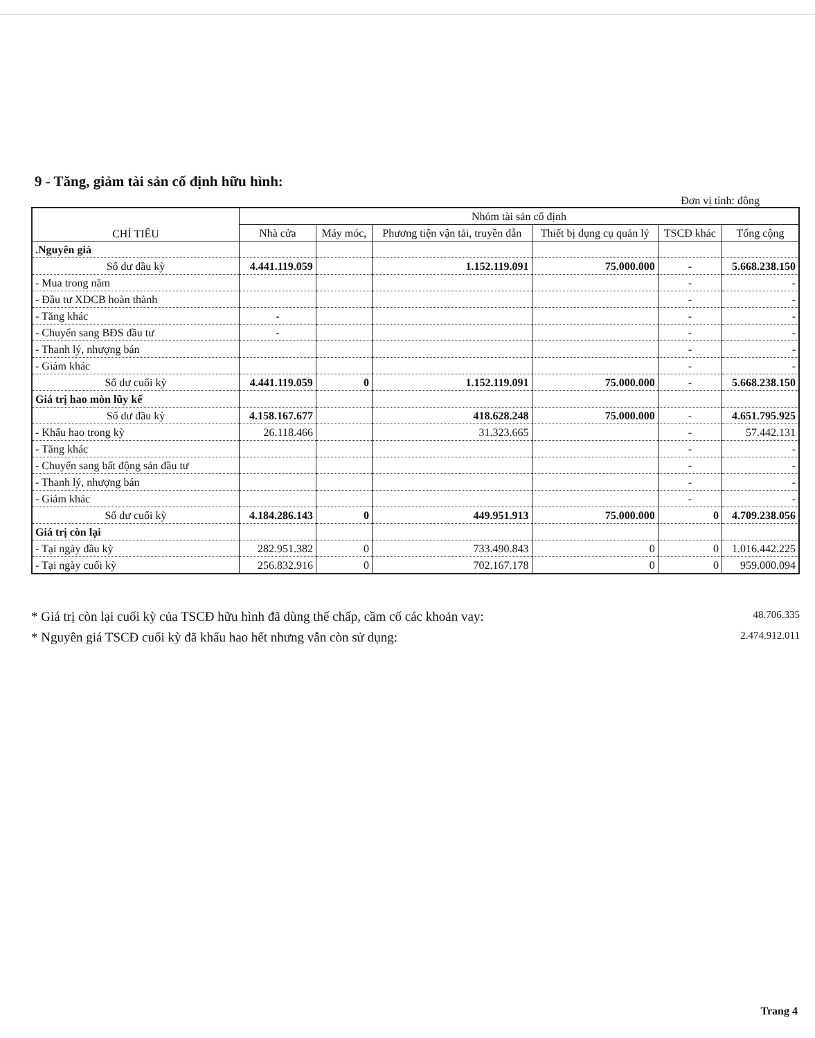9 - Tăng, giảm tài sản cố định hữu hình:
Đơn vị tính: đồng
| CHỈ TIÊU | Nhóm tài sản cố định | | | | | |
| --- | --- | --- | --- | --- | --- | --- |
| | Nhà cửa | Máy móc, | Phương tiện vận tải, truyền dẫn | Thiết bị dụng cụ quản lý | TSCĐ khác | Tổng cộng |
| .Nguyên giá | | | | | | |
| Số dư đầu kỳ | 4.441.119.059 | | 1.152.119.091 | 75.000.000 | - | 5.668.238.150 |
| - Mua trong năm | | | | | - | - |
| - Đầu tư XDCB hoàn thành | | | | | - | - |
| - Tăng khác | - | | | | - | - |
| - Chuyển sang BĐS đầu tư | - | | | | - | - |
| - Thanh lý, nhượng bán | | | | | - | - |
| - Giảm khác | | | | | - | - |
| Số dư cuối kỳ | 4.441.119.059 | 0 | 1.152.119.091 | 75.000.000 | - | 5.668.238.150 |
| Giá trị hao mòn lũy kế | | | | | | |
| Số dư đầu kỳ | 4.158.167.677 | | 418.628.248 | 75.000.000 | - | 4.651.795.925 |
| - Khấu hao trong kỳ | 26.118.466 | | 31.323.665 | | - | 57.442.131 |
| - Tăng khác | | | | | - | - |
| - Chuyển sang bất động sản đầu tư | | | | | - | - |
| - Thanh lý, nhượng bán | | | | | - | - |
| - Giảm khác | | | | | - | - |
| Số dư cuối kỳ | 4.184.286.143 | 0 | 449.951.913 | 75.000.000 | 0 | 4.709.238.056 |
| Giá trị còn lại | | | | | | |
| - Tại ngày đầu kỳ | 282.951.382 | 0 | 733.490.843 | 0 | 0 | 1.016.442.225 |
| - Tại ngày cuối kỳ | 256.832.916 | 0 | 702.167.178 | 0 | 0 | 959.000.094 |
* Giá trị còn lại cuối kỳ của TSCĐ hữu hình đã dùng thế chấp, cầm cố các khoản vay: 48.706.335
* Nguyên giá TSCĐ cuối kỳ đã khấu hao hết nhưng vẫn còn sử dụng: 2.474.912.011
Trang 4